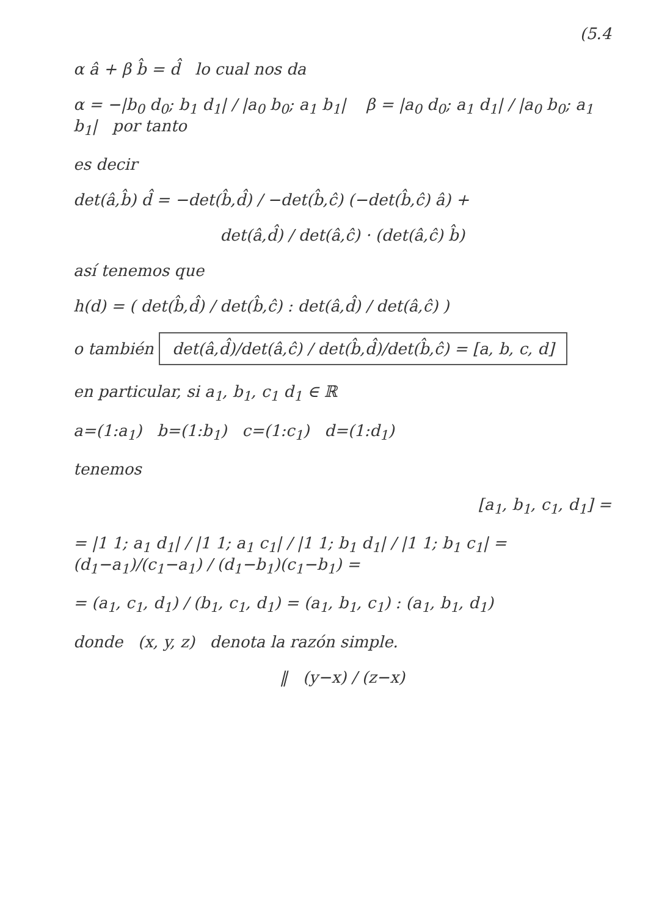(5.4
α â + β b̂ = d̂ lo cual nos da
α = −|b<sub>0</sub> d<sub>0</sub>; b<sub>1</sub> d<sub>1</sub>| / |a<sub>0</sub> b<sub>0</sub>; a<sub>1</sub> b<sub>1</sub>| β = |a<sub>0</sub> d<sub>0</sub>; a<sub>1</sub> d<sub>1</sub>| / |a<sub>0</sub> b<sub>0</sub>; a<sub>1</sub> b<sub>1</sub>| por tanto
es decir
det(â,b̂) d̂ = −det(b̂,d̂) / −det(b̂,ĉ) (−det(b̂,ĉ) â) +
det(â,d̂) / det(â,ĉ) · (det(â,ĉ) b̂)
así tenemos que
h(d) = ( det(b̂,d̂) / det(b̂,ĉ) : det(â,d̂) / det(â,ĉ) )
o también det(â,d̂)/det(â,ĉ) / det(b̂,d̂)/det(b̂,ĉ) = [a, b, c, d]
en particular, si a<sub>1</sub>, b<sub>1</sub>, c<sub>1</sub> d<sub>1</sub> ∈ ℝ
a=(1:a<sub>1</sub>) b=(1:b<sub>1</sub>) c=(1:c<sub>1</sub>) d=(1:d<sub>1</sub>)
tenemos
[a<sub>1</sub>, b<sub>1</sub>, c<sub>1</sub>, d<sub>1</sub>] =
= |1 1; a<sub>1</sub> d<sub>1</sub>| / |1 1; a<sub>1</sub> c<sub>1</sub>| / |1 1; b<sub>1</sub> d<sub>1</sub>| / |1 1; b<sub>1</sub> c<sub>1</sub>| = (d<sub>1</sub>−a<sub>1</sub>)/(c<sub>1</sub>−a<sub>1</sub>) / (d<sub>1</sub>−b<sub>1</sub>)(c<sub>1</sub>−b<sub>1</sub>) =
= (a<sub>1</sub>, c<sub>1</sub>, d<sub>1</sub>) / (b<sub>1</sub>, c<sub>1</sub>, d<sub>1</sub>) = (a<sub>1</sub>, b<sub>1</sub>, c<sub>1</sub>) : (a<sub>1</sub>, b<sub>1</sub>, d<sub>1</sub>)
donde (x, y, z) denota la razón simple.
‖ (y−x) / (z−x)